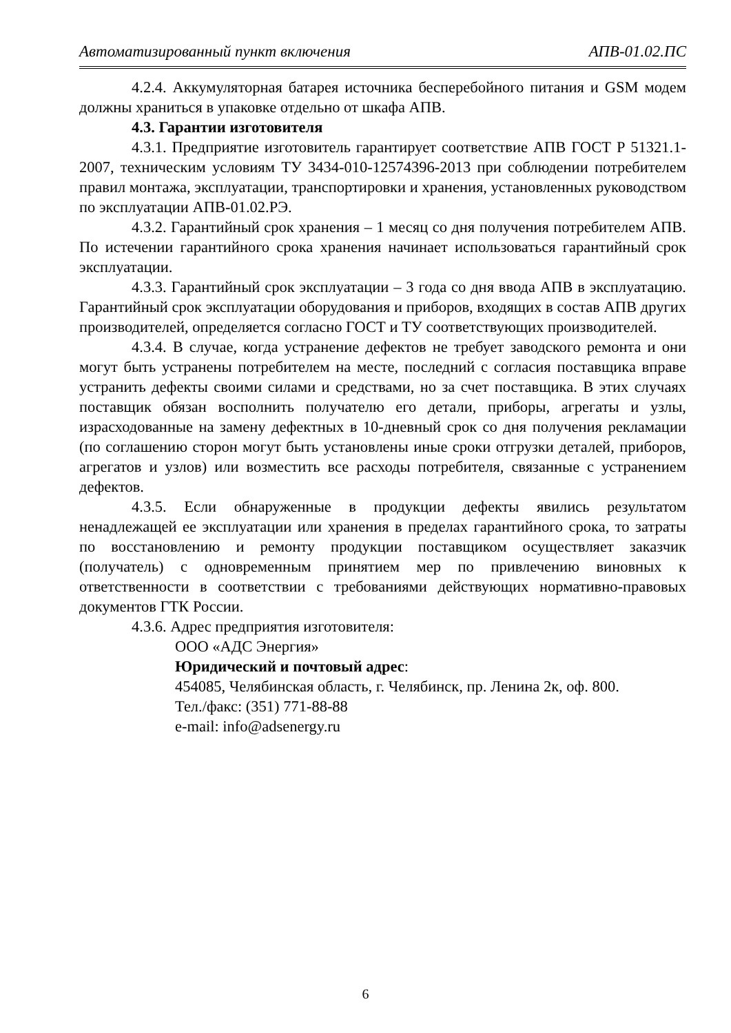Автоматизированный пункт включения АПВ-01.02.ПС
4.2.4. Аккумуляторная батарея источника бесперебойного питания и GSM модем должны храниться в упаковке отдельно от шкафа АПВ.
4.3. Гарантии изготовителя
4.3.1. Предприятие изготовитель гарантирует соответствие АПВ ГОСТ Р 51321.1-2007, техническим условиям ТУ 3434-010-12574396-2013 при соблюдении потребителем правил монтажа, эксплуатации, транспортировки и хранения, установленных руководством по эксплуатации АПВ-01.02.РЭ.
4.3.2. Гарантийный срок хранения – 1 месяц со дня получения потребителем АПВ. По истечении гарантийного срока хранения начинает использоваться гарантийный срок эксплуатации.
4.3.3. Гарантийный срок эксплуатации – 3 года со дня ввода АПВ в эксплуатацию. Гарантийный срок эксплуатации оборудования и приборов, входящих в состав АПВ других производителей, определяется согласно ГОСТ и ТУ соответствующих производителей.
4.3.4. В случае, когда устранение дефектов не требует заводского ремонта и они могут быть устранены потребителем на месте, последний с согласия поставщика вправе устранить дефекты своими силами и средствами, но за счет поставщика. В этих случаях поставщик обязан восполнить получателю его детали, приборы, агрегаты и узлы, израсходованные на замену дефектных в 10-дневный срок со дня получения рекламации (по соглашению сторон могут быть установлены иные сроки отгрузки деталей, приборов, агрегатов и узлов) или возместить все расходы потребителя, связанные с устранением дефектов.
4.3.5. Если обнаруженные в продукции дефекты явились результатом ненадлежащей ее эксплуатации или хранения в пределах гарантийного срока, то затраты по восстановлению и ремонту продукции поставщиком осуществляет заказчик (получатель) с одновременным принятием мер по привлечению виновных к ответственности в соответствии с требованиями действующих нормативно-правовых документов ГТК России.
4.3.6. Адрес предприятия изготовителя:
ООО «АДС Энергия»
Юридический и почтовый адрес:
454085, Челябинская область, г. Челябинск, пр. Ленина 2к, оф. 800.
Тел./факс: (351) 771-88-88
e-mail: info@adsenergy.ru
6